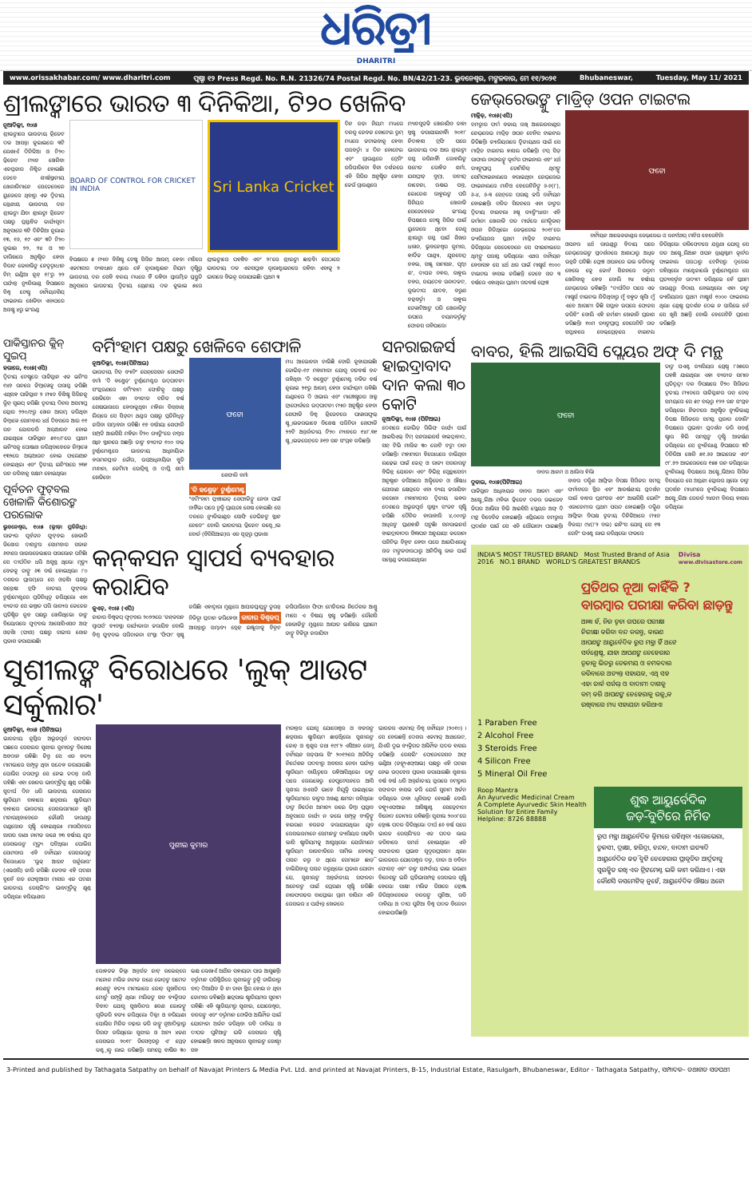ଧରିତ୍ରୀ DHARITRI
www.orissakhabar.com/ www.dharitri.com ପୃଷ୍ଠା ୧୨ Press Regd. No. R.N. 21326/74 Postal Regd. No. BN/42/21-23. ଭୁବନେଶ୍ୱର, ମଙ୍ଗଳବାର, ମେ ୧୧/୨୦୨୧ Bhubaneswar, Tuesday, May 11/ 2021
ଶ୍ରୀଲଙ୍କାରେ ଭାରତ ୩ ଦିନିକିଆ, ଟି୨୦ ଖେଳିବ
ନୂଆଦିଲ୍ଲୀ, ୧୦।୫
ଶ୍ରୀଲଙ୍କାରେ ଭାରତୀୟ କ୍ରିକେଟ ଦଳ ଆସନ୍ତା ଜୁଲାଇରେ ୩ଟି ଲେଖାଏଁ ଦିନିକିଆ ଓ ଟି୨୦ କ୍ରିକେଟ ମ୍ୟାଚ ଖେଳିବା ଏକପ୍ରକାର ନିଶ୍ଚିତ ହୋଇଛି। ତେବେ ଶୀର୍ଷସ୍ଥାନୀୟ ଖେଳାଳିମାନେ ସେତେବେଳେ ୟୁକେରେ ଥିବାରୁ ଏକ ଦ୍ୱିତୀୟ ଶ୍ରେଣୀୟ ଭାରତୀୟ ଦଳ ଶ୍ରୀଲଙ୍କା ଯିବ। ଶ୍ରୀଲଙ୍କା କ୍ରିକେଟ ପକ୍ଷରୁ ପ୍ରସ୍ତାବିତ କାର୍ଯ୍ୟସୂଚୀ ଅନୁସାରେ ୩ଟି ଦିନିକିଆ ଜୁଲାଇ ୧୩, ୧୬, ୧୯ ଏବଂ ୩ଟି ଟି୨୦ ଜୁଲାଇ ୨୨, ୨୪ ଓ ୨୭ ତାରିଖରେ ଅନୁଷ୍ଠିତ ହେବ। ବିରାଟ କୋହଲିଙ୍କ ନେତୃତ୍ୱାଧୀନ ଟିମ୍ ଇଣ୍ଡିଆ ଜୁନ୍ ୧୮ରୁ ୨୨ ପର୍ଯ୍ୟନ୍ତ ନ୍ୟୁଜିଲାଣ୍ଡ ବିପକ୍ଷରେ ବିଶ୍ୱ ଟେଷ୍ଟ ଚାମ୍ପିୟନଶିପ୍ ଫାଇନାଲ ଖେଳିବ। ଏହାପରେ ଅଗଷ୍ଟ ୪ରୁ ଇଂଲଣ୍ଡ
BOARD OF CONTROL FOR CRICKET IN INDIA
Sri Lanka Cricket
ବିପକ୍ଷରେ ୫ ମ୍ୟାଚ ବିଶିଷ୍ଟ ଟେଷ୍ଟ ସିରିଜ ଆରମ୍ଭ ହେବ। ମଝିରେ ଏକମାସର ବ୍ୟବଧାନ ଥିଲେ ହେଁ କ୍ୱାରାଣ୍ଟାଇନ ନିୟମ ଦୃଷ୍ଟିରୁ ଭାରତୀୟ ଦଳ ସେହି ବଳୟ ମଧ୍ୟରେ ହିଁ ରହିବ। ପ୍ରାରମ୍ଭିକ ପ୍ରସ୍ତୁତି ଅନୁସାରେ ଭାରତୀୟ ଦ୍ୱିତୀୟ ଶ୍ରେଣୀୟ ଦଳ ଜୁଲାଇ ୫ରେ ଶ୍ରୀଲଙ୍କାରେ ପହଞ୍ଚିବ ଏବଂ ୨୮ରେ ଶ୍ରୀଲଙ୍କା ଛାଡ଼ିବ। ସେଠାରେ ଭାରତୀୟ ଦଳ ଏକସପ୍ତାହ କ୍ୱାରାଣ୍ଟାଇନରେ ରହିବ। ଏହାକୁ ୨ ଭାଗରେ ବିଭକ୍ତ କରାଯାଇଛି। ପ୍ରଥମ ୩
ଦିନ କଡ଼ା ନିୟମ ମଧ୍ୟରେ ଦଳକୁ କେବଳ ହୋଟେଲ ରୁମ୍ ମଧ୍ୟରେ କଟାଇବାକୁ ହେବ। ପରବର୍ତ୍ତୀ ୪ ଦିନ ହୋଟେଲ ଏବଂ ଗ୍ରାଉଣ୍ଡରେ ଟ୍ରେନିଂ କରିପାରିବେ। ବିନା ଦର୍ଶକରେ ଏହି ସିରିଜ ଅନୁଷ୍ଠିତ ହେବ। କେଉଁ ଗ୍ରାଉଣ୍ଡରେ
ମ୍ୟାଚଗୁଡ଼ିକ ଖେଳାଯିବ ତାହା ସ୍ପଷ୍ଟ କରାଯାଇନାହିଁ। ୨୦୧୮ ନିଦାହାସ ଟ୍ରଫି ପରେ ଭାରତୀୟ ଦଳ ଆଉ ଶ୍ରୀଲଙ୍କା ଗସ୍ତ କରିନାହିଁ। କୋହଲିଙ୍କ ସମେତ ରୋହିତ ଶର୍ମା, ଯଶପ୍ରୀତ୍ ବୁମ୍ରା, ରବୀନ୍ଦ୍ର ଜାଡେଜା, ଋଷଭ ପନ୍ତ, ଲୋକେଶ ରାହୁଲଙ୍କ ପରି ସିନିୟର ଖେଳାଳି ସେତେବେଳେ ଇଂଲଣ୍ଡ ବିପକ୍ଷରେ ଟେଷ୍ଟ ସିରିଜ ପାଇଁ ୟୁକେରେ ଥିବେ। ତେଣୁ ଶ୍ରୀଲଙ୍କା ଗସ୍ତ ପାଇଁ ଶିଖର ଧାୱନ, ଭୁବନେଶ୍ୱର କୁମାର, ହାର୍ଦ୍ଦିକ ପାଣ୍ଡ୍ୟା, ଯୁଜବେନ୍ଦ୍ର ଚହଲ, ସଞ୍ଜୁ ସାମସନ, ପୃଥ୍ୱୀ ଶ', ଦୀପକ ଚହର, ରାହୁଲ ଚହର, ଜୟଦେବ ଉନାଦକଟ, କୁଲଦୀପ ଯାଦବ, ବରୁଣ ଚକ୍ରବର୍ତ୍ତୀ ଓ ରାହୁଲ ତେୱାଟିଆଙ୍କ ପରି ଖେଳାଳିଙ୍କ ଉପରେ ଚୟନକର୍ତ୍ତାଙ୍କ ଫୋକସ ରହିପାରେ।
ପାକିସ୍ତାନର କ୍ଲିନ୍ ସୁଇପ୍
ହରାରେ, ୧୦।୫(ଏପି)
ଦ୍ୱିତୀୟ ଟେଷ୍ଟରେ ପାକିସ୍ତାନ ଏକ ଇନିଂସ ୧୪୭ ରନରେ ଜିମ୍ବାୱେକୁ ପରାସ୍ତ କରିଛି। ଏଥିସହ ପାକିସ୍ତାନ ୨ ମ୍ୟାଚ ବିଶିଷ୍ଟ ସିରିଜକୁ କ୍ଲିନ୍ ସୁଇପ୍ କରିଛି। ତୃତୀୟ ଦିନର ଅସମାପ୍ତ ସ୍କୋର ୨୨୦/୯ରୁ ଖେଳ ଆରମ୍ଭ କରିଥିବା ଜିମ୍ବାୱେ ସୋମବାର ୪ର୍ଥ ଦିବସରେ ଆଉ ୧୧ ରନ ଯୋଗକରି ଅଲ୍‌ଆଉଟ ହୋଇ ଯାଇଥିଲା। ପାକିସ୍ତାନ ୫୧୦/୮ରେ ପ୍ରଥମ ଇନିଂସକୁ ଘୋଷଣା କରିଥିବାବେଳେ ଜିମ୍ବାୱେ ୧୩୨ରେ ଅଲ୍‌ଆଉଟ ହୋଇ ଫଲୋଅନ ହୋଇଥିଲା ଏବଂ ଦ୍ୱିତୀୟ ଇନିଂସରେ ୨୩୧ ରନ କରିବାକୁ ସକ୍ଷମ ହୋଇଥିଲା।
ପୂର୍ବତନ ଫୁଟ୍‌ବଲ ଖେଳାଳି କିଶୋରଙ୍କ ପରଲୋକ
ଭୁବନେଶ୍ୱର, ୧୦।୫ (କ୍ରୀଡ଼ା ପ୍ରତିନିଧି): ରାଜ୍ୟର ପୂର୍ବତନ ଫୁଟ୍‌ବଲ ଖେଳାଳି କିଶୋର ଦାସଙ୍କର ସୋମବାର ସକାଳ ୬ଟାରେ ରାଉରକେଲାରେ ପରଲୋକ ଘଟିଛି। ସେ ଦୀର୍ଘଦିନ ଧରି ଅସୁସ୍ଥ ଥିଲେ। ମୃତ୍ୟୁ ବେଳକୁ ତାଙ୍କୁ ୬୩ ବର୍ଷ ହୋଇଥିଲା। ୮୦ ଦଶକର ପ୍ରାରମ୍ଭରେ ସେ ଓଡ଼ିଶା ପକ୍ଷରୁ ସନ୍ତୋଷ ଟ୍ରଫି ଜାତୀୟ ଫୁଟ୍‌ବଲ ଟୁର୍ଣ୍ଣାମେଣ୍ଟରେ ପ୍ରତିନିଧିତ୍ୱ କରିଥିଲେ। ଏହା ବ୍ୟତୀତ ସେ ଇସ୍ପାତ ପରି ରାଜ୍ୟର କେତେକ ପ୍ରତିଷ୍ଠିତ କ୍ଲବ ପକ୍ଷରୁ ଖେଳିଥିଲେ। ତାଙ୍କ ବିୟୋଗରେ ଫୁଟ୍‌ବଲ ଆସୋସିଏସନ ଅଫ୍ ଓଡ଼ିଶା (ଫାଓ) ପକ୍ଷରୁ ଗଭୀର ଶୋକ ପ୍ରକାଶ କରାଯାଇଛି।
ବର୍ମିଂହାମ ପକ୍ଷରୁ ଖେଳିବେ ଶେଫାଳି
ନୂଆଦିଲ୍ଲୀ, ୧୦।୫(ପିଟିଆଇ)
ଭାରତୀୟ ଟିନ୍ ବ୍ୟାଟିଂ ସେନ୍‌ସେସନ ଶେଫାଳି ବର୍ମା 'ଦି ହଣ୍ଡ୍ରେଡ୍' ଟୁର୍ଣ୍ଣାମେଣ୍ଟର ଉଦ୍‌ଘାଟନୀ ସଂସ୍କରଣରେ ବର୍ମିଂହାମ ଫୋନିକ୍ସ ପକ୍ଷରୁ ଖେଳିବେ। ଏହା ବ୍ୟତୀତ ଚଳିତ ବର୍ଷ ଶେଷଭାଗରେ ହେବାକୁଥିବା ମହିଳା ବିଗ୍‌ବାଶ୍ ଲିଗ୍‌ରେ ସେ ସିଡ୍‌ନୀ ଥଣ୍ଡର ପକ୍ଷରୁ ପ୍ରତିନିଧିତ୍ୱ କରିବା ସମ୍ଭାବନା ରହିଛି। ୧୭ ବର୍ଷୀୟା ଶେଫାଳି ସମ୍ପ୍ରତି ଆଇସିସି ମହିଳା ଟି୨୦ ର‌୍ୟାଙ୍କିଂରେ ନମ୍ବର ଓ୍ୱାନ ସ୍ଥାନରେ ଅଛନ୍ତି। ତାଙ୍କ ବ୍ୟତୀତ ୧୦୦ ବଲ୍ ଟୁର୍ଣ୍ଣାମେଣ୍ଟରେ ଭାରତୀୟ ଅଧିନାୟିକା ହରମନପ୍ରୀତ କୌର, ଉପଅଧିନାୟିକା ସ୍ମୃତି ମନ୍ଧାନା, ଜେମିମା ରୋଡ୍ରିଗ୍ସ ଓ ଦୀପ୍ତି ଶର୍ମା ଖେଳିବେ।
ଫଟୋ
ଶେଫାଳି ବର୍ମା
'ଦି ହଣ୍ଡ୍ରେଡ୍' ଟୁର୍ଣ୍ଣାମେଣ୍ଟ
"ବର୍ମିଂହାମ ଫ୍ରାଞ୍ଚାଇଜ୍ ଶେଫାଳିଙ୍କୁ ନେବା ପାଇଁ ଚାହିଁଲା ପରେ ଚୁକ୍ତି ପ୍ରାୟତଃ ଶେଷ ହୋଇଛି। ସେ ଦଳରେ ନ୍ୟୁଜିଲାଣ୍ଡର ସୋଫି ଡେଭିନଙ୍କ ସ୍ଥାନ ନେବେ" ବୋଲି ଭାରତୀୟ କ୍ରିକେଟ କଣ୍ଟ୍ରୋଲ ବୋର୍ଡ (ବିସିସିଆଇ)ର ଏକ ସୂତ୍ରରୁ ପ୍ରକାଶ।
ମଧ୍ୟ ଆଲୋଚନା ଚାଲିଛି ବୋଲି କୁହାଯାଇଛି। କୋଭିଡ୍-୧୯ ମହାମାରୀ ଯୋଗୁ ଗତବର୍ଷ ବନ୍ଦ ରହିଥିବା 'ଦି ହଣ୍ଡ୍ରେଡ୍' ଟୁର୍ଣ୍ଣାମେଣ୍ଟ ଚଳିତ ବର୍ଷ ଜୁଲାଇ ୨୧ରୁ ଆରମ୍ଭ ହେବା କାର୍ଯ୍ୟକ୍ରମ ରହିଛି। ଲଣ୍ଡନରେ ଦି ଓଭାଲ ଏବଂ ମାଞ୍ଚେଷ୍ଟରର ଓଲ୍ଡ ଟ୍ରାଫୋର୍ଡରେ ଉଦ୍‌ଘାଟନୀ ମ୍ୟାଚ ଅନୁଷ୍ଠିତ ହେବ। ଶେଫାଳି ବିଶ୍ୱ କ୍ରିକେଟରେ ପାୱାରଫୁଲ୍ ଷ୍ଟ୍ରାଇକରଭାବେ ବିଶେଷ ପରିଚିତ। ଶେଫାଳି ୨୨ଟି ଅନ୍ତର୍ଜାତୀୟ ଟି୨୦ ମ୍ୟାଚରେ ୧୪୮.୩୧ ଷ୍ଟ୍ରାଇକରେଟ୍‌ରେ ୬୧୭ ରନ ସଂଗ୍ରହ କରିଛନ୍ତି।
କନ୍‌କସନ ସ୍ୱାପର୍ସ ବ୍ୟବହାର କରାଯିବ
କୁଏତ୍, ୧୦।୫ (ଏପି)
କାତାର ବିଶ୍ୱକପ୍ ଫୁଟ୍‌ବଲ ୨୦୨୨ରେ 'କନ୍‌କସନ ସ୍ୱାପର୍ସ' ବ୍ୟବସ୍ଥା କାର୍ଯ୍ୟକାରୀ କରାଯିବ ବୋଲି ବିଶ୍ୱ ଫୁଟ୍‌ବଲ ପରିଚାଳନା ସଂସ୍ଥା 'ଫିଫା' ସ୍ପଷ୍ଟ କରିଛି। ଏହାଦ୍ୱାରା ମୁଣ୍ଡରେ ଆଘାତପ୍ରାପ୍ତଙ୍କୁ ତୁରନ୍ତ ଚିକିତ୍ସା ପ୍ରଦାନ କରିହେବ। କାତାର ବିଶ୍ୱକପ୍ ଆସନ୍ତାରୁ ସମ୍ଭାବ୍ୟ ବ୍ରେନ୍ ଇଞ୍ଜୁରୀକୁ ଚିହ୍ନଟ କରିପାରିବେ। ଫିଫା ମେଡିକାଲ ନିର୍ଦ୍ଦେଶକ ଆଣ୍ଡ୍ରୁ ମାସେ ଏ ବିଷୟ ସ୍ପଷ୍ଟ କରିଛନ୍ତି। କୌଣସି ଖେଳାଳିଙ୍କ ମୁଣ୍ଡରେ ଆଘାତ ଲାଗିଲେ ପ୍ରଥମେ ତାଙ୍କୁ ଚିକିତ୍ସା କରାଯିବ।
ସନରାଇଜର୍ସ ହାଇଦ୍ରାବାଦ ଦାନ କଲା ୩୦ କୋଟି
ନୂଆଦିଲ୍ଲୀ, ୧୦।୫ (ପିଟିଆଇ)
ଦେଶରେ କୋଭିଡ୍ ରିଲିଫ କାର୍ଯ୍ୟ ପାଇଁ ଆଇପିଏଲ୍ ଟିମ୍ ସନରାଇଜର୍ସ ହାଇଦ୍ରାବାଦ, ସନ୍ ଟିଭି ମାଲିକ ୩୦ କୋଟି ଟଙ୍କା ଦାନ କରିଛନ୍ତି। ମହାମାରୀ ବିରୋଧରେ ଚାଲିଥିବା ଲଢ଼େଇ ପାଇଁ କେନ୍ଦ୍ର ଓ ରାଜ୍ୟ ସରକାରଙ୍କ ବିଭିନ୍ନ ଯୋଜନା ଏବଂ ବିଭିନ୍ନ ସ୍ୱେଚ୍ଛାସେବୀ ଅନୁଷ୍ଠାନ ଜରିଆରେ ଅକ୍ସିଜେନ ଓ ଔଷଧ ଯୋଗାଣ କ୍ଷେତ୍ରରେ ଏହା ବ୍ୟୟ କରାଯିବ। କରୋନା ମହାମାରୀର ଦ୍ୱିତୀୟ ଲହର ଦେଶରେ ଅଭୂତପୂର୍ବ ସ୍ୱାସ୍ଥ୍ୟ ସଂକଟ ସୃଷ୍ଟି କରିଛି। ଦୈନିକ ହାରାହାରି ୪,୦୦୦ରୁ ଅଧିକଙ୍କ ପ୍ରାଣହାନି ଘଟୁଛି। ସନରାଇଜର୍ସ ହାଇଦ୍ରାବାଦର ବିଜ୍ଞାପନ ଅନୁଯାୟୀ କରୋନା ପଜିଟିଭ୍ ଚିହ୍ନଟ ହେବା ପରେ ଆଇପିଏଲକୁ ଗତ ମଙ୍ଗଳବାରଠାରୁ ଅନିର୍ଦ୍ଦିଷ୍ଟ କାଳ ପାଇଁ ସସ୍ପେଣ୍ଡ କରାଯାଇଥିଲା।
ସୁଶୀଲଙ୍କ ବିରୋଧରେ 'ଲୁକ୍ ଆଉଟ ସର୍କୁଲାର'
ନୂଆଦିଲ୍ଲୀ, ୧୦।୫ (ପିଟିଆଇ)
ଭାରତୀୟ କୁସ୍ତିର ଅଭୂତପୂର୍ବ ସଫଳତା ପଛରେ ରେସଲର ସୁଶୀଲ କୁମାରଙ୍କ ବିଶେଷ ଅବଦାନ ରହିଛି। କିନ୍ତୁ ସେ ଏକ ହତ୍ୟା ମାମଲାରେ ସମ୍ପୃକ୍ତ ଥିବା ସନ୍ଦେହ କରାଯାଉଛି। ପୋଲିସ ତରଫରୁ ସେ ନେଇ ତଦନ୍ତ ଜାରି ରହିଛି। ଏହା ଖେଳର ଭାବମୂର୍ତ୍ତିକୁ କ୍ଷୁଣ୍ଣ କରିଛି। ସୁଦୀର୍ଘ ଦିନ ଧରି ଭାରତୀୟ ରେସଲର ଷ୍ଟାଡିୟମ ବାହାରେ ଛତ୍ରସାଲ ଷ୍ଟାଡିୟମ ବାହାରେ ଭାରତୀୟ ରେସଲରମାନେ ଖୁସି ମନାଉଥିବାବେଳେ କୌଣସି କାରଣରୁ ଗଣ୍ଡଗୋଳ ସୃଷ୍ଟି ହୋଇଥିଲା। ମାରପିଟରେ ସାଗର ରାଣା ନାମକ ଜଣେ ୨୩ ବର୍ଷୀୟ ଯୁବ ରେସଲରଙ୍କ ମୃତ୍ୟୁ ଘଟିଥିଲା। ପୋଲିସ ସୋମବାର ଏହି ଚାମ୍ପିୟନ ରେସଲରଙ୍କ ବିରୋଧରେ 'ଲୁକ୍ ଆଉଟ ସର୍କୁଲାର' (ଏଲଓସି) ଜାରି କରିଛି। କେବଳ ଏହି ଘଟଣା ବୁହେଁ ଗତ ଫେବୃଆରୀ ମାସର ଏକ ଘଟଣା ଭାରତୀୟ ରେସ୍‌ଲିଂର ଭାବମୂର୍ତ୍ତିକୁ କ୍ଷୁଣ୍ଣ କରିଥିଲା। ହରିୟାଣାର
ସୁଶୀଲ କୁମାର
ରୋହତକ ଜିଲ୍ଲା ଅନ୍ତର୍ଗତ ଜାଟ୍ କଲେଜ୍‌ରେ ମନୋଜ ମଲିକ ନାମକ ଜଣେ କୋଚ୍‌ଙ୍କ ସମେତ ୫ଜଣଙ୍କୁ ହତ୍ୟା ମାମଲାରେ କୋଚ୍ ସୁଖବିନ୍ଦର ମୋର୍ଙ୍କ ସମ୍ପୃକ୍ତି ଥିଲା। ମଲିକଙ୍କ ସହ ବ୍ୟକ୍ତିଗତ ବିବାଦ ଯୋଗୁ ସୁଖବିନ୍ଦର ୫ଜଣ ଲୋକଙ୍କୁ ଗୁଳିକରି ହତ୍ୟା କରିଥିଲେ। ଦିଲ୍ଲୀ ଓ ହରିୟାଣା ପୋଲିସ ମିଳିତ ଚଢ଼ାଉ କରି ତାଙ୍କୁ ନୂଆଦିଲ୍ଲୀରୁ ଗିରଫ କରିଥିଲେ। ସୁଶୀଲ ଓ ଅନ୍ୟ ୪ଜଣ ରେସଲର ୨୦୧୮ ଡିସେମ୍ବରରୁ ଏ' ଗ୍ରେଡ୍ କଣ୍ଟ୍ରାକ୍ଟ ଲାଭ କରିଛନ୍ତି। ସମସ୍ତେ ବାର୍ଷିକ ୩୦ ଲକ୍ଷ ଲେଖାଏଁ ଆର୍ଥିକ ସହାୟତା ପାଉ ଆସୁଛନ୍ତି। ବର୍ତ୍ତମାନ ପରିସ୍ଥିତିରେ ସୁଶୀଲଙ୍କୁ ଚୁକ୍ତି ତାଲିକାରୁ ବାଦ୍ ଦିଆଯିବ କି ନା ତାହା ସ୍ଥିର ହୋଇ ନ ଥିବା ତୋମାର କହିଛନ୍ତି। ଛତ୍ରସାଲ ଷ୍ଟାଡିୟମର ସୁନାମ ରହିଛି। ଏହି ଷ୍ଟାଡିୟମରୁ ସୁଶୀଲ, ଯୋଗେଶ୍ୱର, ବଜରଙ୍ଗ ଏବଂ ବର୍ତ୍ତମାନ ଟୋକିଓ ଅଲିମ୍ପିକ ପାଇଁ ଯୋଗ୍ୟତା ଅର୍ଜନ କରିଥିବା ରବି ଦାହିୟା ଓ ଦୀପକ ପୁନିଆଙ୍କ ଭଳି ରେସଲର ସୃଷ୍ଟି ହୋଇଛନ୍ତି। ଖବର ଅନୁସାରେ ସୁଶୀଲଙ୍କ ଗୋଷ୍ଠୀ ସହ
ମତାନ୍ତର ଯୋଗୁ ଯୋଗେଶ୍ୱର ଓ ବଜରଙ୍ଗ ଛତ୍ରସାଲ ଷ୍ଟାଡିୟମ ଛାଡ଼ିଥିଲେ। ସୁଶୀଲଙ୍କ କୋଚ୍ ଓ ଶ୍ୱଶୁର ତଥା ୧୯୮୨ ଏସିଆନ ଗେମ୍ସ ଚାମ୍ପିୟନ ସତ୍‌ପାଲ ସିଂ ୨୦୧୨ରେ ଅତିରିକ୍ତ ନିର୍ଦ୍ଦେଶକ ପଦବୀରୁ ଅବସର ନେବା ପର୍ଯ୍ୟନ୍ତ ଷ୍ଟାଡିୟମ ବାୟିତ୍ୱରେ ରହିଆସିଥିଲେ। ତାଙ୍କ ପରେ ରେଲୱେରୁ ଡେପୁଟେସନରେ ଆସି ସୁଶୀଲ ଓଏସଡି ଭାବେ ନିଯୁକ୍ତି ପାଇଥିଲେ। ଷ୍ଟାଡିୟମରେ ତାଙ୍କର ଅଖଣ୍ଡ କ୍ଷମତା ରହିଥିଲା। ତାଙ୍କ ନିର୍ଦ୍ଦେଶ ଅମାନ୍ୟ କଲେ କିମ୍ବା ପ୍ରସ୍ତାବ ଅନୁସାରେ କାର୍ଯ୍ୟ ନ କଲେ ସମ୍ପୃକ୍ତ ବ୍ୟକ୍ତିଙ୍କୁ ହଇରାଣ ହରକତ କରାଯାଉଥିଲା। ଯୁବ ରେସଲରମାନେ ସେମାନଙ୍କ କ୍ୟାରିୟର ଗଢ଼ିବା ଲାଗି ଷ୍ଟାଡିୟମକୁ ଆସୁଥିଲେ। ଯେଉଁମାନେ ଷ୍ଟାଡିୟମ ରାଜନୀତିରେ ସାମିଲ ହେବାକୁ ପସନ୍ଦ କରୁ ନ ଥିଲେ ସେମାନେ ଛାଡ଼ି ଚାଲିଯିବାକୁ ପସନ୍ଦ କରୁଥିଲେ। ପ୍ରକାଶ ଯୋଗ୍ୟ ଯେ, ସୁଶୀଲଙ୍କ ଅନ୍ତର୍ଜାତୀୟ ସଫଳତା ଅନେକଙ୍କ ପାଇଁ ପ୍ରେରଣା ସୃଷ୍ଟି କରିଛି। ନାଜଫଗଡ଼ର ବାପ୍ରୋଲା ଗ୍ରାମ ବାସିନ୍ଦା ଏହି ରେସଲର ୪ ପର୍ଯ୍ୟନ୍ତ ଖେଳରେ
ଭାରତର ଏକମାତ୍ର ବିଶ୍ୱ ଚାମ୍ପିୟନ (୨୦୧୦) । ସେ ହେଉଛନ୍ତି ଦେଶର ଏକମାତ୍ର ଆଥଲେଟ, ଯିଏକି ଦୁଇ ବ୍ୟକ୍ତିଗତ ଅଲିମ୍ପିକ ପଦକ ହାସଲ କରିଛନ୍ତି। ରେସଲିଂ ଫେଡେରେସନ ଅଫ୍ ଇଣ୍ଡିଆ (ଡବ୍ଲ୍ୟୁଏଫ୍‌ଆଇ) ପକ୍ଷରୁ ଏହି ଘଟଣା ନେଇ ଉଦ୍‌ବେଗ ପ୍ରକାଶ କରାଯାଇଛି। ସୁଶୀଲ ବର୍ଷ ବର୍ଷ ଧରି ଅନ୍ତର୍ଜାତୀୟ ସ୍ତରରେ ଚମତ୍କାର ସଫଳତା ହାସଲ କରି ଯେଉଁ ସୁନାମ ଅର୍ଜନ କରିଥିଲେ ତାହା ଧୂଳିସାତ୍ ହୋଇଛି ବୋଲି ଡବ୍ଲ୍ୟୁଏଫଆଇ ଆସିଷ୍ଟାଣ୍ଟ ସେକ୍ରେଟାରୀ ବିନୋଦ ତୋମାର କହିଛନ୍ତି। ସୁଶୀଲ ୨୦୦୮ରେ ବ୍ରୋଞ୍ଜ ପଦକ ଜିତିଥିଲେ। ଦୀର୍ଘ ୫୬ ବର୍ଷ ପରେ ଭାରତ ରେସ୍‌ଲିଂରେ ଏକ ପଦକ ଲାଭ କରିବାରେ ସମର୍ଥ ହୋଇଥିଲା। ଏହି ସଫଳତାର ପ୍ରଭାବ ସୁଦୂରପ୍ରସାରୀ ଥିଲା। ଭାରତରେ ଯୋଗେଶ୍ୱର ଦତ୍ତ, ଗୀତା ଓ ବବିତା ଫୋଗଟ୍ ଏବଂ ତାଙ୍କ ସମ୍ପର୍କୀୟ ଭାଇ ଭଉଣୀ ବିନେଶଙ୍କ ଭଳି ପ୍ରତିଭାସମ୍ପନ୍ନ ରେସଲର ସୃଷ୍ଟି ହେଲେ। ସାକ୍ଷୀ ମଲିକ ରିଓରେ ବ୍ରୋଞ୍ଜ ଜିତିଥିବାବେଳେ ବଜରଙ୍ଗ ପୁନିଆ, ରବି ଦାହିୟା ଓ ଦୀପ ପୁନିଆ ବିଶ୍ୱ ପଦକ ବିଜେତା ହୋଇପାରିଛନ୍ତି।
ଜେଭ୍‌ରେଭଙ୍କୁ ମାଡ୍ରିଡ୍ ଓପନ ଟାଇଟଲ
ମାଡ୍ରିଡ୍, ୧୦।୫(ଏପି)
ଚମତ୍କାର ଫର୍ମ ବଜାୟ ରଖି ଆଲେକଜାଣ୍ଡର ଜେଭ୍‌ରେଭ ମାଡ୍ରିଡ୍ ଓପନ ଟେନିସ ଟାଇଟଲ ଜିତିଛନ୍ତି। କ୍ୟାରିୟରରେ ଦ୍ୱିତୀୟଥର ପାଇଁ ସେ ମାଡ୍ରିଡ ଟାଇଟଲ ହାସଲ କରିଛନ୍ତି। ଟପ୍ ସିଡ୍ ରାଫାଲ ନାଡାଲଙ୍କୁ କ୍ୱାର୍ଟର ଫାଇନାଲ ଏବଂ ୪ର୍ଥ ର‌୍ୟାଙ୍କ୍‌ପ୍ରାପ୍ତ ଡୋମିନିକ୍ ଥିମ୍‌ଙ୍କୁ ସେମିଫାଇନାଲରେ ହରାଇଥିବା ଜେଭ୍‌ରେଭ ଫାଇନାଲରେ ମାଟିଓ ବେରେଟିନିଙ୍କୁ ୬-୭(୮), ୬-୪, ୬-୩ ସେଟ୍‌ରେ ପରାସ୍ତ କରି ଚାମ୍ପିୟନ ହୋଇଛନ୍ତି। ଚଳିତ ସିଜନରେ ଏହା ତାଙ୍କର ଦ୍ୱିତୀୟ ଟାଇଟଲ। ୬ଷ୍ଠ ର‌୍ୟାଙ୍କିଂଧାରୀ ଏହି ଜର୍ମାନୀ ଖେଳାଳି ଗତ ମାର୍ଚ୍ଚରେ ମେକ୍ସିକାନ୍ ଓପନ ଜିତିଥିଲେ। ଜେଭ୍‌ରେଭ ୨୦୧୮ରେ କ୍ୟାରିୟରର ପ୍ରଥମ ମାଡ୍ରିଡ ଟାଇଟଲ ଜିତିଥିଲେ। ସେତେବେଳେ ସେ ଫାଇନାଲରେ ଥିମ୍‌ଙ୍କୁ ପରାସ୍ତ କରିଥିଲେ। ଏଥର ଚାମ୍ପିୟନ ହେବାସହ ସେ ୪ର୍ଥ ଥର ପାଇଁ ମାଷ୍ଟର୍ସ ୧୦୦୦ ଟାଇଟଲ ହାସଲ କରିଛନ୍ତି ତେବେ ଗତ ୩ ବର୍ଷରେ ଏହାଥିଲା ପ୍ରଥମ। ଗତବର୍ଷ ଫ୍ରେଞ୍ଚ
ଫଟୋ
ଚାମ୍ପିୟନ ଆଲେକଜାଣ୍ଡର ଜେଭ୍‌ରେଭ ଓ ରନର୍ସଅପ୍ ମାଟିଓ ବେରେଟିନି।
ଓପନର ୪ର୍ଥ ରାଉଣ୍ଡରୁ ବିଦାୟ ପରେ ଜେଭ୍‌ରେଭଙ୍କ ପ୍ରଦର୍ଶନରେ ଆଶାଠାରୁ ଅଧିକ ଉନ୍ନତି ଘଟିଛି। ଫ୍ରେଞ୍ଚ ଓପନରେ ଭଲ କରିବାକୁ ହେଲେ କ୍ଲେ କୋର୍ଟ ସିଜନରେ ଉତ୍ତମ ଖେଳିବାକୁ ହେବ ବୋଲି ୨୪ ବର୍ଷୀୟ ଜେଭ୍‌ରେଭ କହିଛନ୍ତି। "ଦୀର୍ଘଦିନ ପରେ ଏକ ମାଷ୍ଟର୍ସ ଟାଇଟଲ ଜିତିଥିବାରୁ ମୁଁ ବହୁତ ଖୁସି। ମୁଁ ଏବେ ଆଗାମୀ କିଛି ସପ୍ତାହ ଉପରେ ଫୋକସ କରିବି" ବୋଲି ଏହି ଜର୍ମାନୀ ଖେଳାଳି ପ୍ରକାଶ କରିଛନ୍ତି। ୧୦ମ ର‌୍ୟାଙ୍କ୍‌ପ୍ରାପ୍ତ ବେରେଟିନି ଗତ ସପ୍ତାହରେ ବେଲ୍‌ଗ୍ରେଡ୍‌ରେ ଟାଇଟଲ ଜିତିଥିଲେ। ତଳିଫେଟରେ ଯନ୍ତ୍ରଣା ଯୋଗୁ ସେ ଗତ ଅଷ୍ଟ୍ରେଲିଆନ ଓପନ ଗ୍ରାଣ୍ଡସ୍ଲାମ କ୍ୱାର୍ଟର ଫାଇନାଲ ପରଠାରୁ ଟେନିସରୁ ଦୂରେଇ ରହିଥିଲେ। ମାଣ୍ଟେକାର୍ଲୋ ଟୁର୍ଣ୍ଣାମେଣ୍ଟରେ ସେ ପ୍ରତ୍ୟାବର୍ତ୍ତନ ଉଦ୍ୟମ କରିଥିଲେ ହେଁ ପ୍ରଥମ ରାଉଣ୍ଡରୁ ବିଦାୟ ନେଇଥିଲେ। ଏହା ତାଙ୍କ କ୍ୟାରିୟରର ପ୍ରଥମ ମାଷ୍ଟର୍ସ ୧୦୦୦ ଫାଇନାଲ ଥିଲା। ଶ୍ରେଷ୍ଠ ପ୍ରଦର୍ଶନ ଦେଇ ନ ପାରିଲେ ହେଁ ସେ ଖୁସି ଅଛନ୍ତି ବୋଲି ବେରେଟିନି ପ୍ରକାଶ କରିଛନ୍ତି।
ବାବର, ହିଲି ଆଇସିସି ପ୍ଲେୟର ଅଫ୍ ଦି ମନ୍ଥ
ଫଟୋ
ବାବର ଆଜମ ଓ ଆଲିସା ହିଲି।
ଦୁବାଇ, ୧୦।୫(ପିଟିଆଇ)
ପାକିସ୍ତାନ ଅଧିନାୟକ ବାବର ଆଜମ ଏବଂ ଅଷ୍ଟ୍ରେଲିଆ ମହିଳା କ୍ରିକେଟ ଦଳର ଉଇକେଟ କିପର ଆଲିସା ହିଲି ଆଇସିସି ପ୍ଲେୟର ଅଫ୍ ଦି ମନ୍ଥ ବିବେଚିତ ହୋଇଛନ୍ତି। ଏପ୍ରିଲରେ ଚମତ୍କାର ପ୍ରଦର୍ଶନ ପାଇଁ ସେ ଏହି ସୌଭାଗ୍ୟ ପାଇଛନ୍ତି। ବାବର ଦକ୍ଷିଣ ଆଫ୍ରିକା ବିପକ୍ଷ ସିରିଜର ସମସ୍ତ ଫର୍ମାଟରେ ସ୍ଥିର ଏବଂ ଆକର୍ଷଣୀୟ ପ୍ରଦର୍ଶନ ପାଇଁ ବାବର ପ୍ରଶଂସକ ଏବଂ ଆଇସିସି ଭୋଟିଂ ଏକାଡେମୀର ପ୍ରଥମ ପସନ୍ଦ ହୋଇଛନ୍ତି। ଦକ୍ଷିଣ ଆଫ୍ରିକା ବିପକ୍ଷ ତୃତୀୟ ଦିନିକିଆରେ ମ୍ୟାଚ ବିଜୟୀ ୯୪(୮୨ ବଲ) ଇନିଂସ ଯୋଗୁ ସେ ୧୩ ରେଟିଂ ପଏଣ୍ଟ ଲାଭ କରିଥିଲେ। ଫଳରେ
ତାଙ୍କ ପଏଣ୍ଟ କ୍ୟାରିୟର ଶ୍ରେଷ୍ଠ ୮୬୫ରେ ପହଞ୍ଚି ଯାଇଥିଲା। ଏହା ବ୍ୟତୀତ ସମାନ ପ୍ରତିଦ୍ୱନ୍ଦ୍ୱୀ ଦଳ ବିପକ୍ଷରେ ଟି୨୦ ସିରିଜର ତୃତୀୟ ମ୍ୟାଚରେ ପାକିସ୍ତାନର ରନ୍ ଚେଜ୍ ସମୟରେ ସେ ୫୯ ବଲ୍‌ରୁ ୧୨୨ ରନ ସଂଗ୍ରହ କରିଥିଲେ। ନିକଟରେ ଅନୁଷ୍ଠିତ ନ୍ୟୁଜିଲାଣ୍ଡ ବିପକ୍ଷ ସିରିଜରେ ସମସ୍ତ ପ୍ରକାର ବୋଲିଂ ବିପକ୍ଷରେ ପ୍ରଭାବୀ ପ୍ରଦର୍ଶନ କରି ସବର୍ଣ୍ଣ ଷ୍ଟାର ହିଲି ସମସ୍ତଙ୍କ ଦୃଷ୍ଟି ଆକର୍ଷଣ କରିଥିଲେ। ସେ ନ୍ୟୁଜିଲାଣ୍ଡ ବିପକ୍ଷରେ ୩ଟି ଦିନିକିଆ ଖେଳି ୫୧.୬୬ ଆଭରେଜ ଏବଂ ୯୮.୭୨ ଆଭରେଜରେ ୧୫୫ ରନ କରିଥିଲେ। ନ୍ୟୁଜିଲାଣ୍ଡ ବିପକ୍ଷରେ ଅଷ୍ଟ୍ରେଲିଆର ସିରିଜ ବିଜୟରେ ସେ ଅଗ୍ରଣୀ ସ୍କୋରର ଥିଲେ। ତାଙ୍କ ପ୍ରଦର୍ଶନ ମାଧ୍ୟମରେ ନ୍ୟୁଜିଲାଣ୍ଡ ବିପକ୍ଷରେ ଅଷ୍ଟ୍ରେଲିଆ ରେକର୍ଡ ୨୪ତମ ବିଜୟ ହାସଲ କରିଥିଲା।
INDIA'S MOST TRUSTED BRAND Most Trusted Brand of Asia 2016 NO.1 BRAND WORLD'S GREATEST BRANDS Divisa
www.divisastore.com
ପ୍ରତିଥର ନୂଆ କାହିଁକି ?
ବାରମ୍ବାର ପରୀକ୍ଷା କରିବା ଛାଡ଼ନ୍ତୁ
ଆଜ୍ଞା ହଁ, ନିଜ ତ୍ୱଚା ଉପରେ ପରୀକ୍ଷା ନିରୀକ୍ଷା କରିବା ବନ୍ଦ କରନ୍ତୁ, କାରଣ ଆପଣଙ୍କ ଆୟୁର୍ବେଦିକ ରୂପ ମନ୍ତ୍ରା ହିଁ ଅଟେ ସର୍ବଶ୍ରେଷ୍ଠ, ଯାହା ଆପଣଙ୍କ ଚେହେରାର ତ୍ୱଚାକୁ ଭିତରୁ ତେଜମୟ ଓ ଚମକଦାର କରିବାରେ ଅତ୍ୟନ୍ତ ସହାୟକ, ଏଥି ସହ ଏହା ଡାର୍କ ସର୍କଲ୍ ଓ ବାଦାମୀ ଦାଗକୁ କମ୍ କରି ଆପଣଙ୍କ ଚେହେରାକୁ ଉଜ୍ଜ୍ୱଳ ରଖିବାରେ ମଧ୍ୟ ସହାୟତା କରିଥାଏ।
1 Paraben Free
2 Alcohol Free
3 Steroids Free
4 Silicon Free
5 Mineral Oil Free
Roop Mantra
An Ayurvedic Medicinal Cream
A Complete Ayurvedic Skin Health Solution for Entire Family
Helpline: 8726 88888
ଶୁଦ୍ଧ ଆୟୁର୍ବେଦିକ
ଜଡ଼ି-ବୁଟିରେ ନିର୍ମିତ
ରୂପ ମନ୍ତ୍ରା ଆୟୁର୍ବେଦିକ କ୍ରିମରେ ରହିଥିବା ଏଲୋଭେରା, ତୁଳସୀ, ଦ୍ରାକ୍ଷା, ହରିଦ୍ରା, ଚନ୍ଦନ, ବାଦାମ ଇତ୍ୟାଦି ଆୟୁର୍ବେଦିକ ଜଡ଼ି ବୁଟି ଚେହେରାର ପ୍ରାକୃତିକ ଆର୍ଦ୍ରତାକୁ ସୁରକ୍ଷିତ ରଖି ଏକ ଟ୍ରିଟମେଣ୍ଟ ଭଳି କାମ କରିଥାଏ । ଏହା କୌଣସି କସମେଟିକ୍ ନୁହେଁ, ଆୟୁର୍ବେଦିକ ଔଷଧ ଅଟେ।
3-Printed and published by Tathagata Satpathy on behalf of Navajat Printers & Media Pvt. Ltd. and printed at Navajat Printers, B-15, Industrial Estate, Rasulgarh, Bhubaneswar, Editor - Tathagata Satpathy, ସମ୍ପାଦକ– ତଥାଗତ ସତପଥୀ